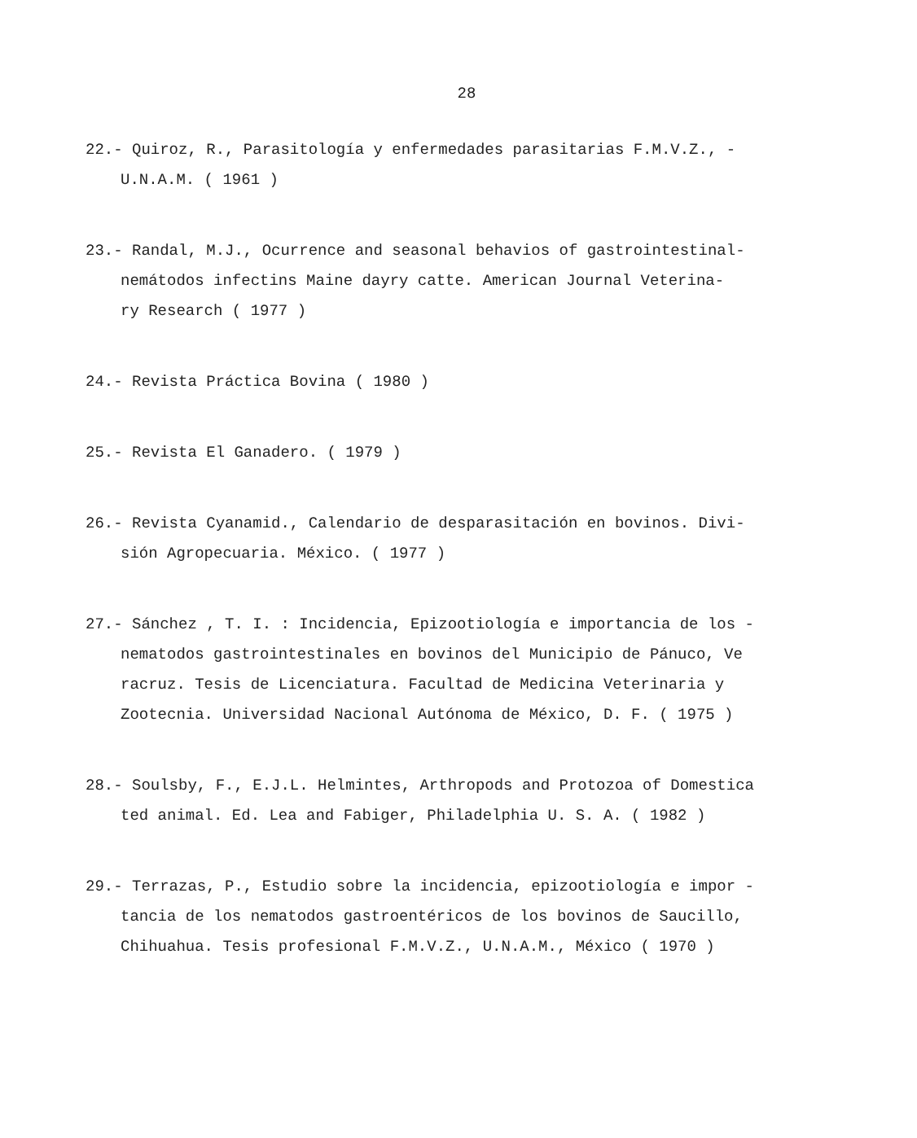28
22.- Quiroz, R., Parasitología y enfermedades parasitarias F.M.V.Z., -
U.N.A.M. ( 1961 )
23.- Randal, M.J., Ocurrence and seasonal behavios of gastrointestinal-
nemátodos infectins Maine dayry catte. American Journal Veterina-
ry Research ( 1977 )
24.- Revista Práctica Bovina ( 1980 )
25.- Revista El Ganadero. ( 1979 )
26.- Revista Cyanamid., Calendario de desparasitación en bovinos. Divi-
sión Agropecuaria. México. ( 1977 )
27.- Sánchez , T. I. : Incidencia, Epizootiología e importancia de los -
nematodos gastrointestinales en bovinos del Municipio de Pánuco, Ve
racruz. Tesis de Licenciatura. Facultad de Medicina Veterinaria y
Zootecnia. Universidad Nacional Autónoma de México, D. F. ( 1975 )
28.- Soulsby, F., E.J.L. Helmintes, Arthropods and Protozoa of Domestica
ted animal. Ed. Lea and Fabiger, Philadelphia U. S. A. ( 1982 )
29.- Terrazas, P., Estudio sobre la incidencia, epizootiología e impor -
tancia de los nematodos gastroentéricos de los bovinos de Saucillo,
Chihuahua. Tesis profesional F.M.V.Z., U.N.A.M., México ( 1970 )